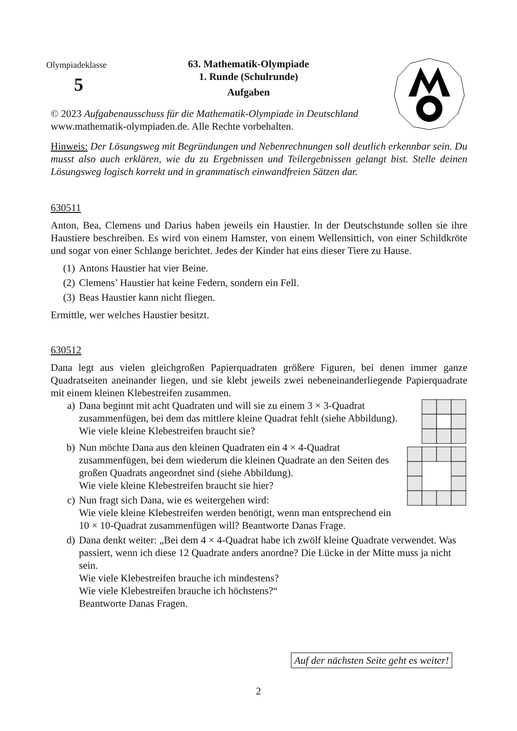Olympiadeklasse
5
63. Mathematik-Olympiade
1. Runde (Schulrunde)
Aufgaben
© 2023 Aufgabenausschuss für die Mathematik-Olympiade in Deutschland
www.mathematik-olympiaden.de. Alle Rechte vorbehalten.
Hinweis: Der Lösungsweg mit Begründungen und Nebenrechnungen soll deutlich erkennbar sein. Du musst also auch erklären, wie du zu Ergebnissen und Teilergebnissen gelangt bist. Stelle deinen Lösungsweg logisch korrekt und in grammatisch einwandfreien Sätzen dar.
630511
Anton, Bea, Clemens und Darius haben jeweils ein Haustier. In der Deutschstunde sollen sie ihre Haustiere beschreiben. Es wird von einem Hamster, von einem Wellensittich, von einer Schildkröte und sogar von einer Schlange berichtet. Jedes der Kinder hat eins dieser Tiere zu Hause.
(1) Antons Haustier hat vier Beine.
(2) Clemens’ Haustier hat keine Federn, sondern ein Fell.
(3) Beas Haustier kann nicht fliegen.
Ermittle, wer welches Haustier besitzt.
630512
Dana legt aus vielen gleichgroßen Papierquadraten größere Figuren, bei denen immer ganze Quadratseiten aneinander liegen, und sie klebt jeweils zwei nebeneinanderliegende Papierquadrate mit einem kleinen Klebestreifen zusammen.
a) Dana beginnt mit acht Quadraten und will sie zu einem 3 × 3-Quadrat zusammenfügen, bei dem das mittlere kleine Quadrat fehlt (siehe Abbildung).
Wie viele kleine Klebestreifen braucht sie?
b) Nun möchte Dana aus den kleinen Quadraten ein 4 × 4-Quadrat zusammenfügen, bei dem wiederum die kleinen Quadrate an den Seiten des großen Quadrats angeordnet sind (siehe Abbildung).
Wie viele kleine Klebestreifen braucht sie hier?
c) Nun fragt sich Dana, wie es weitergehen wird:
Wie viele kleine Klebestreifen werden benötigt, wenn man entsprechend ein 10 × 10-Quadrat zusammenfügen will? Beantworte Danas Frage.
d) Dana denkt weiter: „Bei dem 4 × 4-Quadrat habe ich zwölf kleine Quadrate verwendet. Was passiert, wenn ich diese 12 Quadrate anders anordne? Die Lücke in der Mitte muss ja nicht sein.
Wie viele Klebestreifen brauche ich mindestens?
Wie viele Klebestreifen brauche ich höchstens?“
Beantworte Danas Fragen.
Auf der nächsten Seite geht es weiter!
2